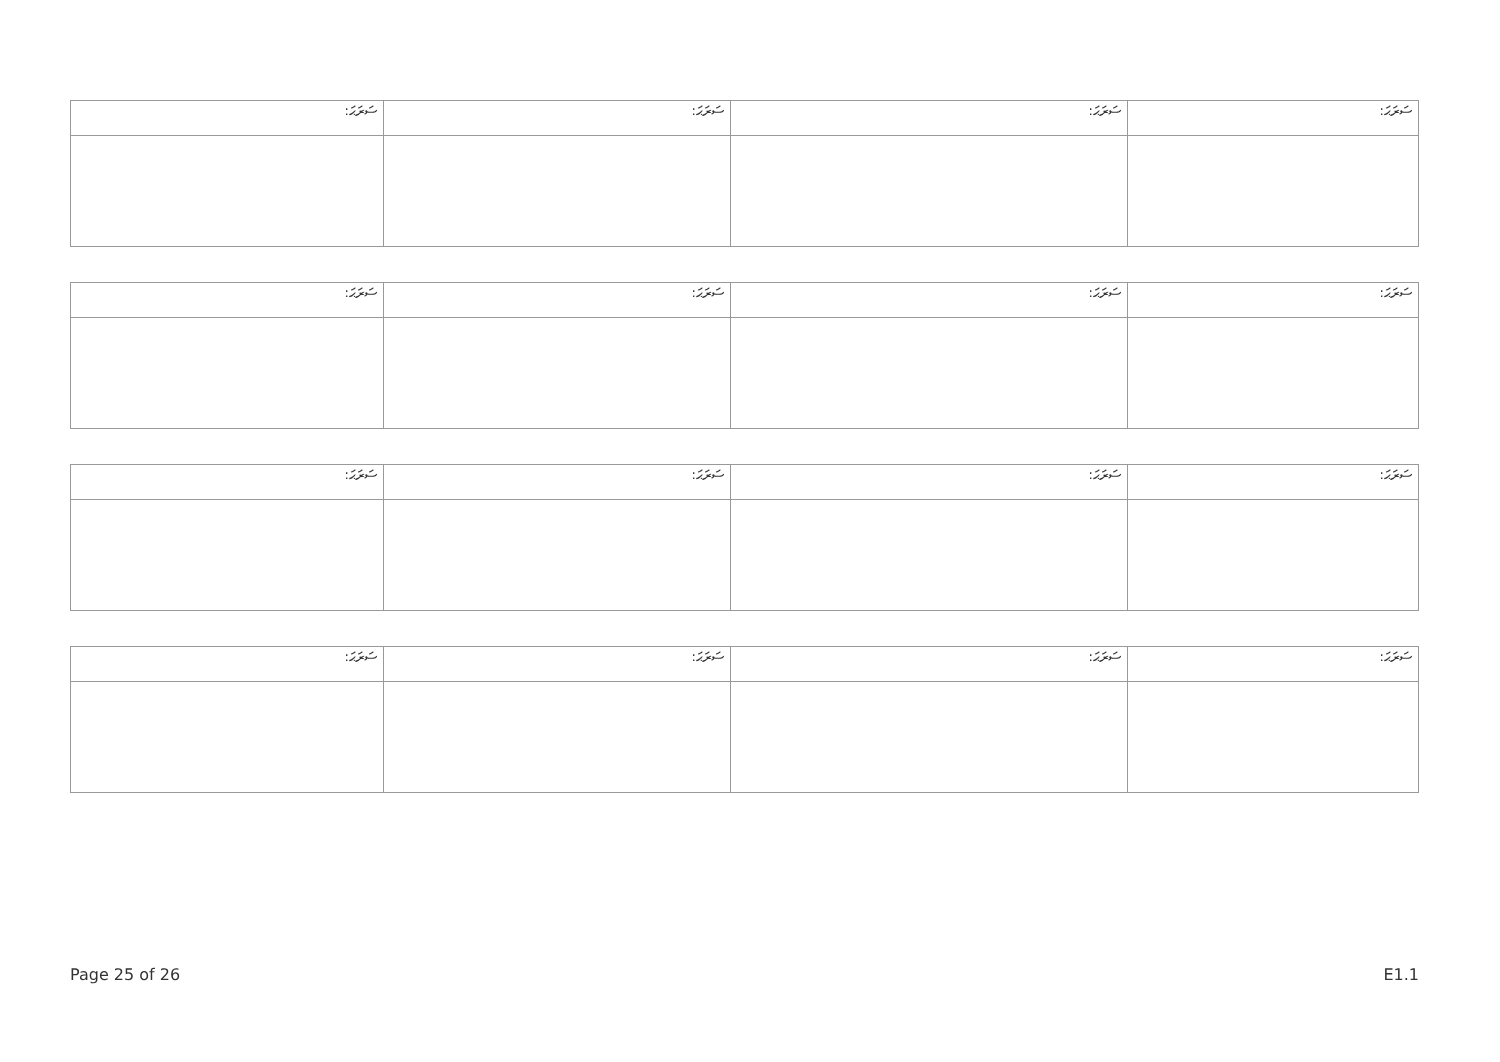| ސަރަޙަ: | ސަރަޙަ: | ސަރަޙަ: | ސަރަޙަ: |
| ސަރަޙަ: | ސަރަޙަ: | ސަރަޙަ: | ސަރަޙަ: |
| ސަރަޙަ: | ސަރަޙަ: | ސަރަޙަ: | ސަރަޙަ: |
| ސަރަޙަ: | ސަރަޙަ: | ސަރަޙަ: | ސަރަޙަ: |
Page 25 of 26 E1.1